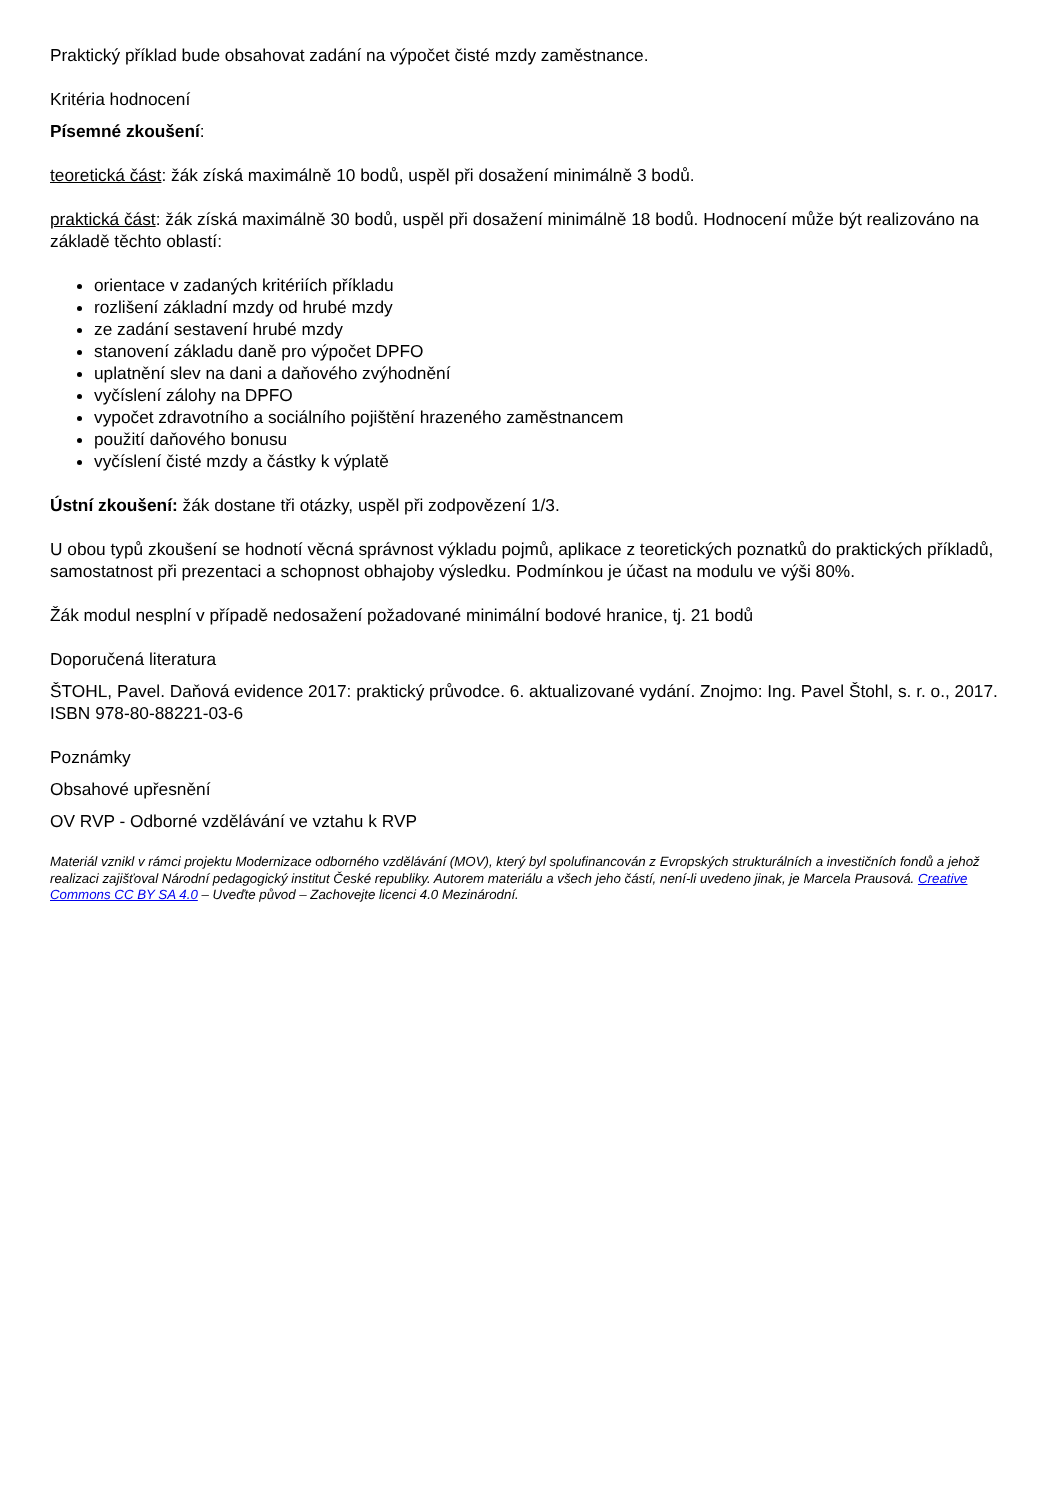Praktický příklad bude obsahovat zadání na výpočet čisté mzdy zaměstnance.
Kritéria hodnocení
Písemné zkoušení:
teoretická část: žák získá maximálně 10 bodů, uspěl při dosažení minimálně 3 bodů.
praktická část: žák získá maximálně 30 bodů, uspěl při dosažení minimálně 18 bodů. Hodnocení může být realizováno na základě těchto oblastí:
orientace v zadaných kritériích příkladu
rozlišení základní mzdy od hrubé mzdy
ze zadání sestavení hrubé mzdy
stanovení základu daně pro výpočet DPFO
uplatnění slev na dani a daňového zvýhodnění
vyčíslení zálohy na DPFO
vypočet zdravotního a sociálního pojištění hrazeného zaměstnancem
použití daňového bonusu
vyčíslení čisté mzdy a částky k výplatě
Ústní zkoušení: žák dostane tři otázky, uspěl při zodpovězení 1/3.
U obou typů zkoušení se hodnotí věcná správnost výkladu pojmů, aplikace z teoretických poznatků do praktických příkladů, samostatnost při prezentaci a schopnost obhajoby výsledku. Podmínkou je účast na modulu ve výši 80%.
Žák modul nesplní v případě nedosažení požadované minimální bodové hranice, tj. 21 bodů
Doporučená literatura
ŠTOHL, Pavel. Daňová evidence 2017: praktický průvodce. 6. aktualizované vydání. Znojmo: Ing. Pavel Štohl, s. r. o., 2017. ISBN 978-80-88221-03-6
Poznámky
Obsahové upřesnění
OV RVP - Odborné vzdělávání ve vztahu k RVP
Materiál vznikl v rámci projektu Modernizace odborného vzdělávání (MOV), který byl spolufinancován z Evropských strukturálních a investičních fondů a jehož realizaci zajišťoval Národní pedagogický institut České republiky. Autorem materiálu a všech jeho částí, není-li uvedeno jinak, je Marcela Prausová. Creative Commons CC BY SA 4.0 – Uveďte původ – Zachovejte licenci 4.0 Mezinárodní.